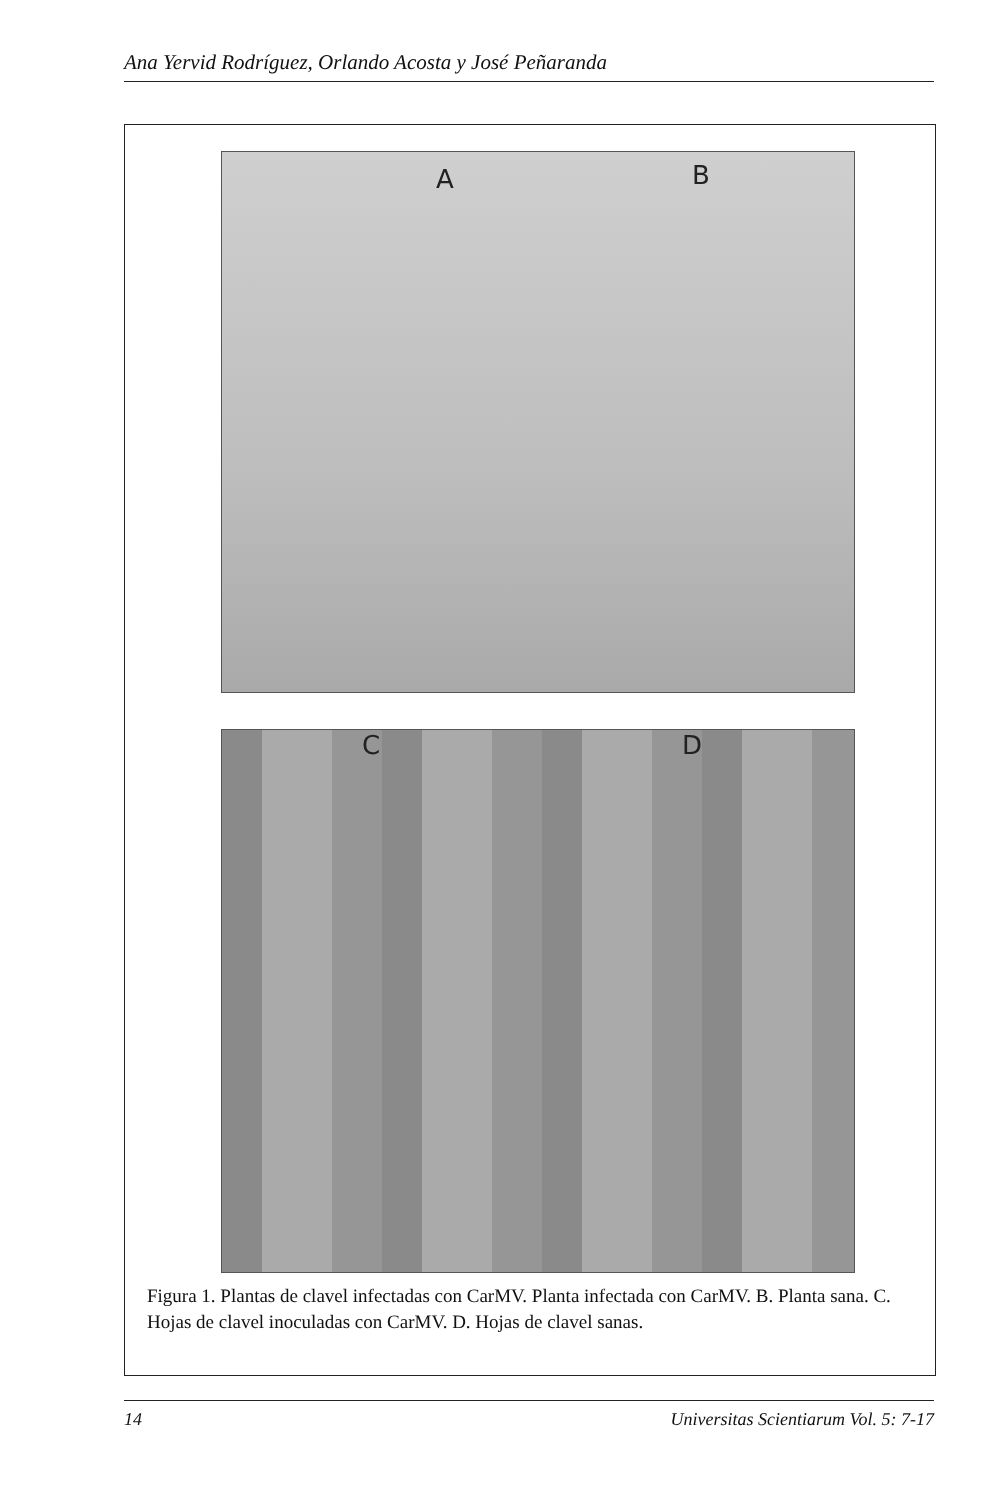Ana Yervid Rodríguez, Orlando Acosta y José Peñaranda
A B
C D
Figura 1. Plantas de clavel infectadas con CarMV. Planta infectada con CarMV. B. Planta sana. C. Hojas de clavel inoculadas con CarMV. D. Hojas de clavel sanas.
14 Universitas Scientiarum Vol. 5: 7-17